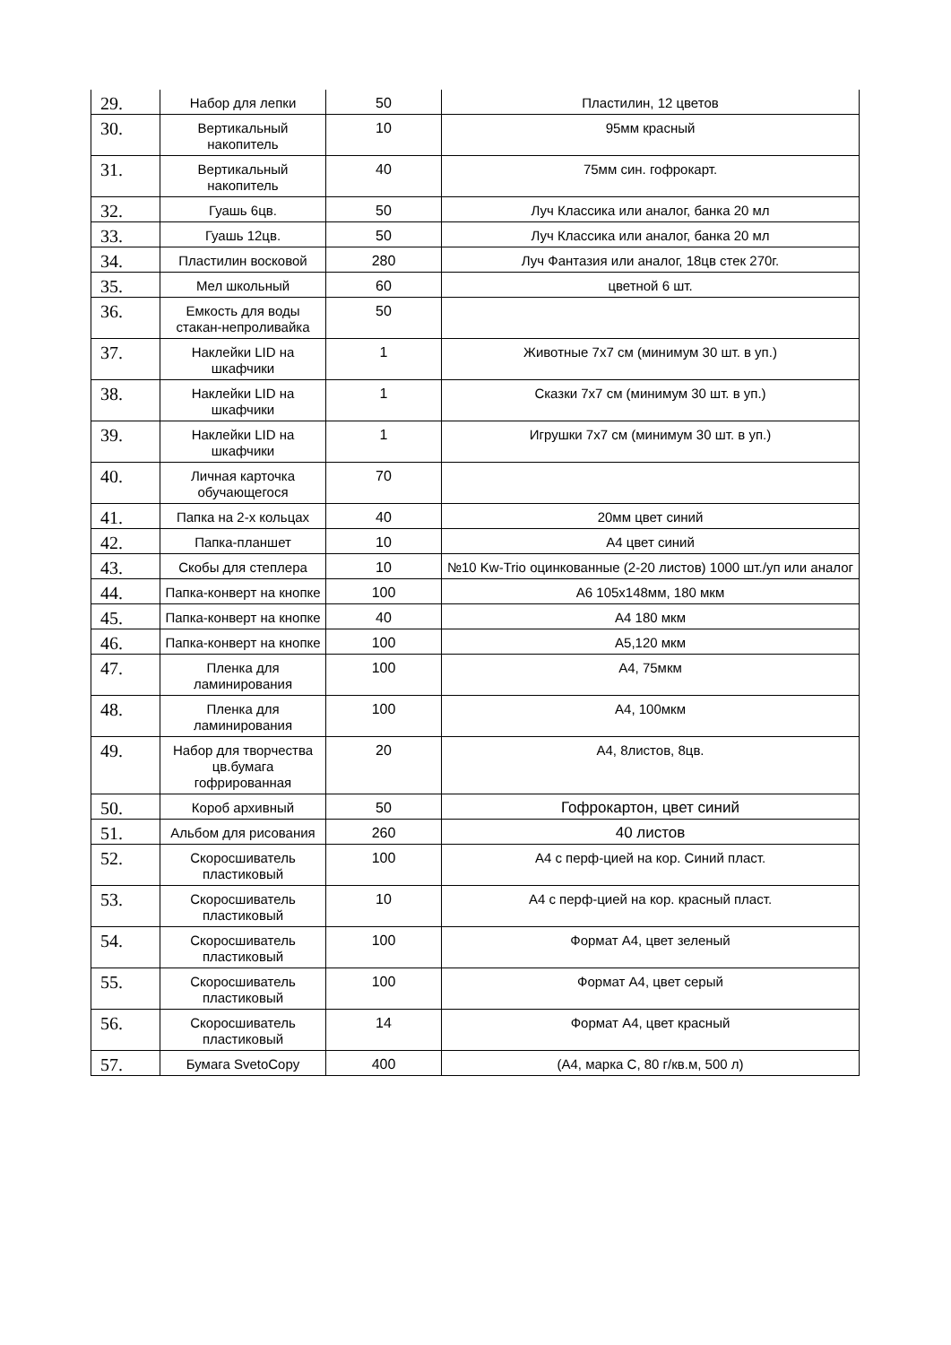| 29. | Набор для лепки | 50 | Пластилин, 12 цветов |
| 30. | Вертикальный накопитель | 10 | 95мм красный |
| 31. | Вертикальный накопитель | 40 | 75мм син. гофрокарт. |
| 32. | Гуашь 6цв. | 50 | Луч Классика или аналог, банка 20 мл |
| 33. | Гуашь 12цв. | 50 | Луч Классика или аналог, банка 20 мл |
| 34. | Пластилин восковой | 280 | Луч Фантазия или аналог, 18цв стек 270г. |
| 35. | Мел школьный | 60 | цветной 6 шт. |
| 36. | Емкость для воды стакан-непроливайка | 50 | |
| 37. | Наклейки LID на шкафчики | 1 | Животные 7х7 см (минимум 30 шт. в уп.) |
| 38. | Наклейки LID на шкафчики | 1 | Сказки 7х7 см (минимум 30 шт. в уп.) |
| 39. | Наклейки LID на шкафчики | 1 | Игрушки 7х7 см (минимум 30 шт. в уп.) |
| 40. | Личная карточка обучающегося | 70 | |
| 41. | Папка на 2-х кольцах | 40 | 20мм цвет синий |
| 42. | Папка-планшет | 10 | А4 цвет синий |
| 43. | Скобы для степлера | 10 | №10 Kw-Trio оцинкованные (2-20 листов) 1000 шт./уп или аналог |
| 44. | Папка-конверт на кнопке | 100 | А6 105х148мм, 180 мкм |
| 45. | Папка-конверт на кнопке | 40 | А4 180 мкм |
| 46. | Папка-конверт на кнопке | 100 | А5,120 мкм |
| 47. | Пленка для ламинирования | 100 | А4, 75мкм |
| 48. | Пленка для ламинирования | 100 | А4, 100мкм |
| 49. | Набор для творчества цв.бумага гофрированная | 20 | А4, 8листов, 8цв. |
| 50. | Короб архивный | 50 | Гофрокартон, цвет синий |
| 51. | Альбом для рисования | 260 | 40 листов |
| 52. | Скоросшиватель пластиковый | 100 | А4 с перф-цией на кор. Синий пласт. |
| 53. | Скоросшиватель пластиковый | 10 | А4 с перф-цией на кор. красный пласт. |
| 54. | Скоросшиватель пластиковый | 100 | Формат А4, цвет зеленый |
| 55. | Скоросшиватель пластиковый | 100 | Формат А4, цвет серый |
| 56. | Скоросшиватель пластиковый | 14 | Формат А4, цвет красный |
| 57. | Бумага SvetoCopy | 400 | (А4, марка С, 80 г/кв.м, 500 л) |